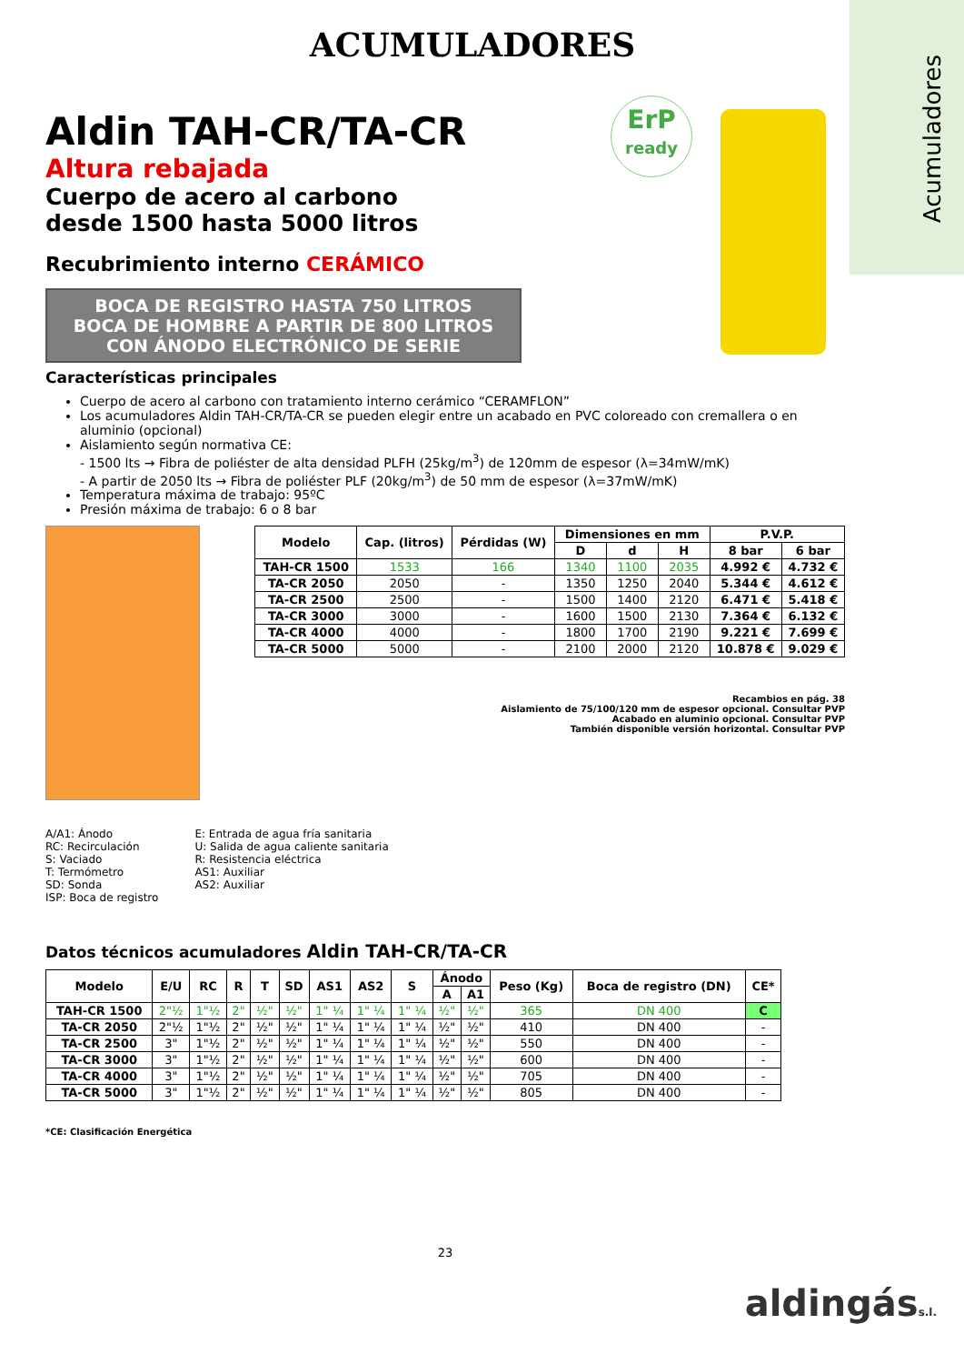Acumuladores
ACUMULADORES
Aldin TAH-CR/TA-CR
Altura rebajada
Cuerpo de acero al carbono
desde 1500 hasta 5000 litros
Recubrimiento interno CERÁMICO
BOCA DE REGISTRO HASTA 750 LITROS
BOCA DE HOMBRE A PARTIR DE 800 LITROS
CON ÁNODO ELECTRÓNICO DE SERIE
Características principales
Cuerpo de acero al carbono con tratamiento interno cerámico “CERAMFLON”
Los acumuladores Aldin TAH-CR/TA-CR se pueden elegir entre un acabado en PVC coloreado con cremallera o en aluminio (opcional)
Aislamiento según normativa CE:
- 1500 lts → Fibra de poliéster de alta densidad PLFH (25kg/m<sup>3</sup>) de 120mm de espesor (λ=34mW/mK)
- A partir de 2050 lts → Fibra de poliéster PLF (20kg/m<sup>3</sup>) de 50 mm de espesor (λ=37mW/mK)
Temperatura máxima de trabajo: 95ºC
Presión máxima de trabajo: 6 o 8 bar
| Modelo | Cap. (litros) | Pérdidas (W) | Dimensiones en mm | | | P.V.P. | |
| --- | --- | --- | --- | --- | --- | --- | --- |
| | | | D | d | H | 8 bar | 6 bar |
| TAH-CR 1500 | 1533 | 166 | 1340 | 1100 | 2035 | 4.992 € | 4.732 € |
| TA-CR 2050 | 2050 | - | 1350 | 1250 | 2040 | 5.344 € | 4.612 € |
| TA-CR 2500 | 2500 | - | 1500 | 1400 | 2120 | 6.471 € | 5.418 € |
| TA-CR 3000 | 3000 | - | 1600 | 1500 | 2130 | 7.364 € | 6.132 € |
| TA-CR 4000 | 4000 | - | 1800 | 1700 | 2190 | 9.221 € | 7.699 € |
| TA-CR 5000 | 5000 | - | 2100 | 2000 | 2120 | 10.878 € | 9.029 € |
Recambios en pág. 38
Aislamiento de 75/100/120 mm de espesor opcional. Consultar PVP
Acabado en aluminio opcional. Consultar PVP
También disponible versión horizontal. Consultar PVP
A/A1: Ánodo
RC: Recirculación
S: Vaciado
T: Termómetro
SD: Sonda
ISP: Boca de registro
E: Entrada de agua fría sanitaria
U: Salida de agua caliente sanitaria
R: Resistencia eléctrica
AS1: Auxiliar
AS2: Auxiliar
Datos técnicos acumuladores Aldin TAH-CR/TA-CR
| Modelo | E/U | RC | R | T | SD | AS1 | AS2 | S | Ánodo | | Peso (Kg) | Boca de registro (DN) | CE* |
| --- | --- | --- | --- | --- | --- | --- | --- | --- | --- | --- | --- | --- | --- |
| | | | | | | | | | A | A1 | | | |
| TAH-CR 1500 | 2"½ | 1"½ | 2" | ½" | ½" | 1" ¼ | 1" ¼ | 1" ¼ | ½" | ½" | 365 | DN 400 | C |
| TA-CR 2050 | 2"½ | 1"½ | 2" | ½" | ½" | 1" ¼ | 1" ¼ | 1" ¼ | ½" | ½" | 410 | DN 400 | - |
| TA-CR 2500 | 3" | 1"½ | 2" | ½" | ½" | 1" ¼ | 1" ¼ | 1" ¼ | ½" | ½" | 550 | DN 400 | - |
| TA-CR 3000 | 3" | 1"½ | 2" | ½" | ½" | 1" ¼ | 1" ¼ | 1" ¼ | ½" | ½" | 600 | DN 400 | - |
| TA-CR 4000 | 3" | 1"½ | 2" | ½" | ½" | 1" ¼ | 1" ¼ | 1" ¼ | ½" | ½" | 705 | DN 400 | - |
| TA-CR 5000 | 3" | 1"½ | 2" | ½" | ½" | 1" ¼ | 1" ¼ | 1" ¼ | ½" | ½" | 805 | DN 400 | - |
*CE: Clasificación Energética
23
ErP
ready
aldingáss.l.